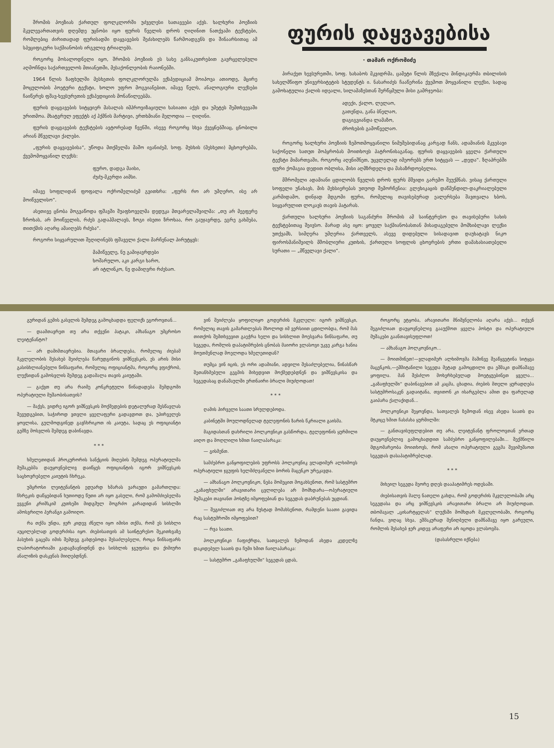შრომის პოეზიას ქართულ ფოლკლორში უძველესი სათავეები აქვს. ხალხური პოეზიის მკვლევართათვის დღემდე უცნობი იყო ფურის წველის დროს ღიღინით ნათქვამი ტექსტები, რომლებიც ძირითადად ფურისადმი დაყვავების შეძახილებს წარმოადგენს და შინაარსითაც ამ სპეციფიკური საქმიანობის ირგვლივ ტრიალებს.
როგორც მოსალოდნელი იყო, შრომის პოეზიის ეს სახე განსაკუთრებით გავრცელებული აღმოჩნდა საქართველოს მთიანეთში, მესაქონლეობის რაიონებში.
1964 წლის ზაფხულში მესხეთის ფოლკლორულმა ექსპედიციამ მოიპოვა ათიოდე, მცირე მოცულობის პოეტური ტექსტი, ხოლო უფრო მოგვიანებით, იმავე წელს, ანალოგიური ლექსები ჩაიწერეს ფშავ-ხევსურეთის ექსპედიციის მონაწილეებმა.
ფურის დაყვავების სიტყვიერ მასალას იმპროვიზაციული ხასიათი აქვს და უმეტეს შემთხვევაში ურითმოა. მხატვრულ ეფექტს აქ ჰქმნის მარტივი, ერთხმიანი მელოდია — ღიღინი.
ფურის დაყვავების ტექსტების ავტორებად ჩვენში, ისევე როგორც სხვა ქვეყნებშიაც, ცნობილი არიან მწველავი ქალები.
„ფურის დაყვავებისა“, უწოდა მთქმელმა მაშო ივანიძემ, სოფ. მუსხის (მესხეთი) მცხოვრებმა, ქვემომოყვანილ ლექსს:
ფურო, დადგა მაისი,
ძუძუ-მკერდი აიმსი.
იმავე სოფლიდან ფოფალა ოქრომელიძემ გვითხრა: „ფურს რო არ უმღერო, ისე არ მოიწველისო“.
ასეთივე ცნობა მოგვაწოდა ფშავში შუაფხოველმა დედუკა მთვარელაშვილმა: „თუ არ მეეფერე ზროხას, არ მოიწველის, რძეს გადაჰმალავს, ზოგი ისეთი ზროხაა, რო გაუჯავრდე, ეგრე გახმება, თითქმის აღარც ამაიღებს რძესა“.
როგორი სიყვარულით შეღიღინებს ფშაველი ქალი მარჩენალ პირუტყვს:
მამიწველე, ნუ გამიჯავრდები
ხოშარულო, აკი კარგი ხარო,
არ იტლინკო, ნუ დამიღვრი რძესაო.
ფურის დაყვავებისა
· თამარ ოქრომიძე
პირაქეთ ხევსურეთში, სოფ. ხახაბოს მკვიდრმა, ცამეტი წლის მზექალა მინდიკაურმა თბილისის სახელმწიფო უნივერსიტეტის სტუდენტს ი. ნასარიძეს ჩააწერინა ქვემოთ მოყვანილი ლექსი, სადაც გამოხატულია ქალის იდეალი, სილამაზესთან შერწყმული მისი გამრჯეობა:
ადექი, ქალო, ლელაო,
გათენდა, განა ბნელაო,
დაგიგვიანდა ლამაზო,
ძროხების გამოწველაო.
როგორც ხალხური პოეზიის ზემოთმოყვანილი ნიმუშებიდანაც კარგად ჩანს, ადამიანის მკვებავი საქონელი სათუთ მოპყრობას მოითხოვს პატრონისაგანაც. ფურის დაყვავების ყველა ქართული ტექსტი მიმართვაში, როგორც აღვნიშნეთ, უცვლელად იმეორებს ერთ სიტყვას — „დედა“. ზღაპრებში ფური ქომაგია დედით ობლისა, მისი აღმზრდელი და მასაზრდოებელია.
მშრომელი ადამიანი ცდილობს წველის დროს ფურს მშვიდი გარემო შეუქმნას. ვისაც ქართული სოფელი უნახავს, მის მეხსიერებას უთუოდ შემორჩენია: გლეხიკაცის დაწმენდილ-დაკრიალებული კარმიდამო, დინჯად მდგომი ფური, რომელიც თავისებურად ეალერსება შავთვალა ხბოს, სიყვარულით ლოკავს თავის პატარას.
ქართული ხალხური პოეზიის საგანძური შრომის ამ საინტერესო და თავისებური სახის ტექსტებითაც შეივსო. მარად ასე იყო: ყოველ საქმიანობასთან მისადაგებული მომხიბლავი ლექსი უთქვამს, სიმღერა უმღერია ქართველს, ასევე დიდებული სისადავით დაუხატავს ნიკო ფიროსმანიშვილს მშობლიური კუთხის, ქართული სოფლის ცხოვრების ერთი დამახასიათებელი სურათი — „მწველავი ქალი“.
გურიდან გემის გასვლის შემდეგ გამოცხადდა ფელიქს ეგოროვთან...
— დაამთავრეთ თუ არა თქვენი პატაკი, ამხანაგო უმცროსო ლეიტენანტო?
— არ დამიმთავრებია. მთავარი ბრალდება, რომელიც ძიებამ მკვლელობის შესახებ შეიძლება წარუდგინოს ვიშნევსკის, ეს არის მისი გასისხლიანებული წინსაფარი, რომელიც ოფიციანტმა, როგორც ვფიქრობ, ლუქსიდან გამოსვლის შემდეგ გადამალა თავის კაიუტაში.
— გაქვთ თუ არა რაიმე კონკრეტული წინადადება შემდგომი ოპერატიული მუშაობისათვის?
— მაქვს, ვიდრე იგორ ვიშნევსკის მოქმედების დეტალურად შესწავლას შევუდგებით, საჭიროდ ვთვლი ყველაფერი გადავდოთ და, უპირველეს ყოვლისა, გულმოდგინედ გავჩხრიკოთ ის კაიუტა, სადაც ეს ოფიციანტი გემზე მოსვლის შემდეგ დაბინავდა.
* * *
ხმელეთიდან პროკურორის სანქციის მიღების შემდეგ ოპერატიულმა მუშაკებმა დაუყოვნებლივ დაიწყეს ოფიციანტის იგორ ვიშნევსკის საცხოვრებელი კაიუტის ჩხრეკა.
უმცროსი ლეიტენანტის ედუარდ ხმარას ვარაუდი გამართლდა: ჩხრეკის დაწყებიდან ხუთიოდე წუთი არ იყო გასული, რომ გამომძიებელმა ევგენი კრიმსკიმ კუთხეში მიდგმულ მოგრძო კარადიდან სისხლში ამოსვრილი პერანგი გამოიღო.
რა თქმა უნდა, ჯერ კიდევ ძნელი იყო იმისი თქმა, რომ ეს სისხლი აუცილებლად გოდერძისა იყო. ძიებისათვის ამ საინტერესო შეკითხვაზე პასუხის გაცემა იმის შემდეგ გახდებოდა შესაძლებელი, როცა წინსაფარს ლაბორატორიაში გადაგზავნიდნენ და სისხლის ჯგუფისა და ქიმიური ანალიზის დასკვნას მიიღებდნენ.
ვინ შეიძლება ყოფილიყო გოდერძის მკვლელი: იგორ ვიშნევსკი, რომელიც თავის გამართლებას მხოლოდ იმ ვერსიით ცდილობდა, რომ მას თითქოს შემთხვევით გაეჭრა ხელი და სისხლით მოესვარა წინსაფარი, თუ სეგედა, რომლის დაპატიმრების ცნობას მაიორი ვლასოვი უკვე კარგა ხანია მოუთმენლად მოელოდა ხმელეთიდან?
თუმცა ვინ იცის, ეს ორი ადამიანი, ადვილი შესაძლებელია, წინასწარ შეთანხმებული გეგმის მიხედვით მოქმედებდნენ და ვიშნევსკისა და სეგედასაც დანაშაულში ერთნაირი ბრალი მიუძღოდათ!
* * *
ღამის პირველი საათი სრულდებოდა.
კაბინეტში მოულოდნელად ტელეფონის ზარის წკრიალი გაისმა.
მაგიდასთან დახრილი პოლკოვნიკი გასწორდა, ტელეფონის ყურმილი აიღო და მოღლილი ხმით ჩაილაპარაკა:
— გისმენთ.
სამძებრო განყოფილების უფროსს პოლკოვნიკ ვლადიმერ ალხიმოვს ოპერატიული ჯგუფის ხელმძღვანელი ბორის მაცენკო ურეკავდა.
— ამხანაგო პოლკოვნიკო, ნება მომეცით მოგახსენოთ, რომ სასტუმრო „გაზაფხულში“ არავითარი ცვლილება არ მომხდარა—ოპერატიული მუშაკები თავიანთ პოსტზე იმყოფებიან და სეგედას დაბრუნებას უცდიან.
— შეგიძლიათ თუ არა ზუსტად მომახსენოთ, რამდენი საათი გავიდა რაც სასტუმროში იმყოფებით?
— რვა საათი.
პოლკოვნიკი ჩაფიქრდა, სათვალეს ზემოდან ახედა კედელზე დაკიდებულ საათს და ჩუმი ხმით ჩაილაპარაკა:
— სასტუმრო „გაზაფხულში“ სეგედას ცდას,
როგორც ეტყობა, არავითარი მნიშვნელობა აღარა აქვს... თქვენ შეგიძლიათ დაუყოვნებლივ გააუქმოთ ყველა პოსტი და ოპერატიული მუშაკები გაანთავისუფლოთ!
— ამხანაგო პოლკოვნიკო...
— მოითმინეთ!—ვლადიმერ ალხიმოვმა მაშინვე შეაწყვეტინა სიტყვა მაცენკოს,—ეშმიტანილი სეგედა მეტად გამოცდილი და ეშმაკი დამნაშავე ყოფილა. მან შესძლო მოხერხებულად მოეტყუებინეთ ყველა... „გაზაფხულში“ დაბინავებით ამ კაცმა, ცხადია, ძიების მთელი ყურადღება სასტუმროსაკენ გადაიტანა, თვითონ კი ისარგებლა ამით და ფარულად გაიპარა ქალაქიდან...
პოლკოვნიკი შეყოვნდა, სათვალეს ზემოდან ისევ ახედა საათს და მტკიცე ხმით ჩასძახა ყურმილში:
— განთავისუფლდებით თუ არა, ლეიტენანტ ფროლოვთან ერთად დაუყოვნებლივ გამოცხადდით სამძებრო განყოფილებაში... შექმნილი მდგომარეობა მოითხოვს, რომ ახალი ოპერატიული გეგმა შევიმუშაოთ სეგედას დასაპატიმრებლად.
* * *
მიხეილ სეგედა მეორე დღეს დააპატიმრეს ოდესაში.
ძიებისათვის მალე ნათელი გახდა, რომ გოდერძის მკვლელობაში არც სეგედასა და არც ვიშნევსკის არავითარი ბრალი არ მიუძღოდათ. თბომავალ „ცისარტყელას“ ლუქსში მომხდარ მკვლელობაში, როგორც ჩანდა, ვიღაც სხვა, ეშმაკურად შენიღბული დამნაშავე იყო გარეული, რომლის შესახებ ჯერ კიდევ არაფერი არ იცოდა ვლასოვმა.
(დასასრული იქნება)
15